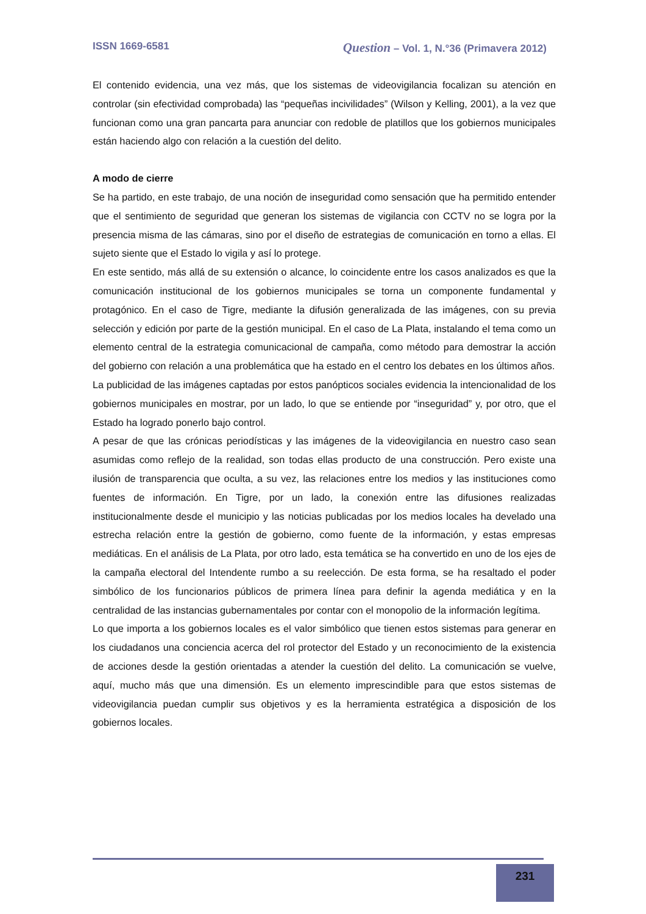ISSN 1669-6581 Question – Vol. 1, N.°36 (Primavera 2012)
El contenido evidencia, una vez más, que los sistemas de videovigilancia focalizan su atención en controlar (sin efectividad comprobada) las “pequeñas incivilidades” (Wilson y Kelling, 2001), a la vez que funcionan como una gran pancarta para anunciar con redoble de platillos que los gobiernos municipales están haciendo algo con relación a la cuestión del delito.
A modo de cierre
Se ha partido, en este trabajo, de una noción de inseguridad como sensación que ha permitido entender que el sentimiento de seguridad que generan los sistemas de vigilancia con CCTV no se logra por la presencia misma de las cámaras, sino por el diseño de estrategias de comunicación en torno a ellas. El sujeto siente que el Estado lo vigila y así lo protege.
En este sentido, más allá de su extensión o alcance, lo coincidente entre los casos analizados es que la comunicación institucional de los gobiernos municipales se torna un componente fundamental y protagónico. En el caso de Tigre, mediante la difusión generalizada de las imágenes, con su previa selección y edición por parte de la gestión municipal. En el caso de La Plata, instalando el tema como un elemento central de la estrategia comunicacional de campaña, como método para demostrar la acción del gobierno con relación a una problemática que ha estado en el centro los debates en los últimos años.
La publicidad de las imágenes captadas por estos panópticos sociales evidencia la intencionalidad de los gobiernos municipales en mostrar, por un lado, lo que se entiende por “inseguridad” y, por otro, que el Estado ha logrado ponerlo bajo control.
A pesar de que las crónicas periodísticas y las imágenes de la videovigilancia en nuestro caso sean asumidas como reflejo de la realidad, son todas ellas producto de una construcción. Pero existe una ilusión de transparencia que oculta, a su vez, las relaciones entre los medios y las instituciones como fuentes de información. En Tigre, por un lado, la conexión entre las difusiones realizadas institucionalmente desde el municipio y las noticias publicadas por los medios locales ha develado una estrecha relación entre la gestión de gobierno, como fuente de la información, y estas empresas mediáticas. En el análisis de La Plata, por otro lado, esta temática se ha convertido en uno de los ejes de la campaña electoral del Intendente rumbo a su reelección. De esta forma, se ha resaltado el poder simbólico de los funcionarios públicos de primera línea para definir la agenda mediática y en la centralidad de las instancias gubernamentales por contar con el monopolio de la información legítima.
Lo que importa a los gobiernos locales es el valor simbólico que tienen estos sistemas para generar en los ciudadanos una conciencia acerca del rol protector del Estado y un reconocimiento de la existencia de acciones desde la gestión orientadas a atender la cuestión del delito. La comunicación se vuelve, aquí, mucho más que una dimensión. Es un elemento imprescindible para que estos sistemas de videovigilancia puedan cumplir sus objetivos y es la herramienta estratégica a disposición de los gobiernos locales.
231